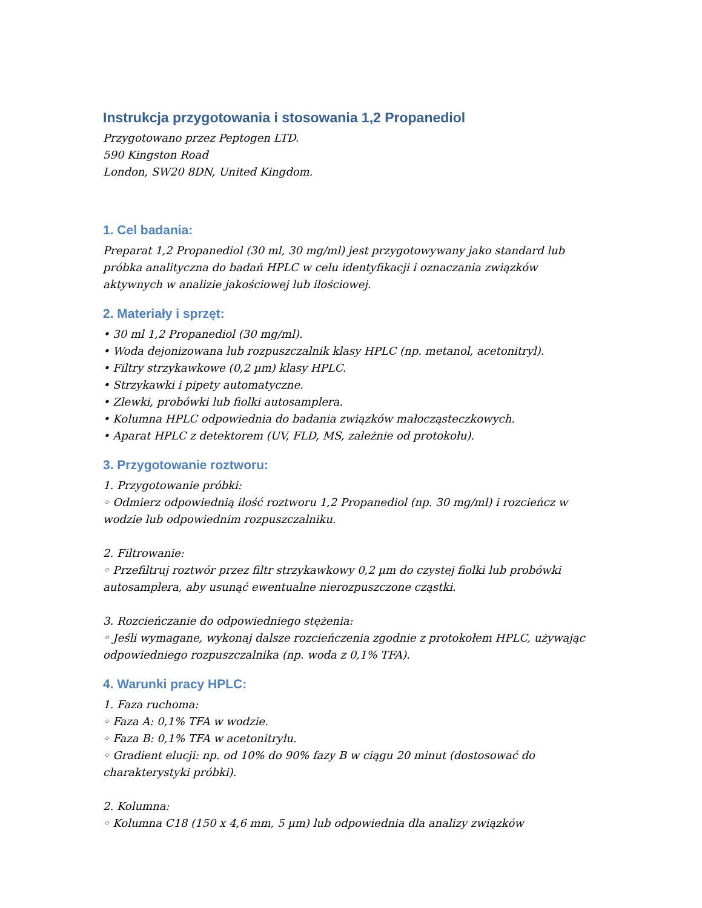Instrukcja przygotowania i stosowania 1,2 Propanediol
Przygotowano przez Peptogen LTD.
590 Kingston Road
London, SW20 8DN, United Kingdom.
1. Cel badania:
Preparat 1,2 Propanediol (30 ml, 30 mg/ml) jest przygotowywany jako standard lub próbka analityczna do badań HPLC w celu identyfikacji i oznaczania związków aktywnych w analizie jakościowej lub ilościowej.
2. Materiały i sprzęt:
• 30 ml 1,2 Propanediol (30 mg/ml).
• Woda dejonizowana lub rozpuszczalnik klasy HPLC (np. metanol, acetonitryl).
• Filtry strzykawkowe (0,2 µm) klasy HPLC.
• Strzykawki i pipety automatyczne.
• Zlewki, probówki lub fiolki autosamplera.
• Kolumna HPLC odpowiednia do badania związków małocząsteczkowych.
• Aparat HPLC z detektorem (UV, FLD, MS, zależnie od protokołu).
3. Przygotowanie roztworu:
1. Przygotowanie próbki:
◦ Odmierz odpowiednią ilość roztworu 1,2 Propanediol (np. 30 mg/ml) i rozcieńcz w wodzie lub odpowiednim rozpuszczalniku.
2. Filtrowanie:
◦ Przefiltruj roztwór przez filtr strzykawkowy 0,2 µm do czystej fiolki lub probówki autosamplera, aby usunąć ewentualne nierozpuszczone cząstki.
3. Rozcieńczanie do odpowiedniego stężenia:
◦ Jeśli wymagane, wykonaj dalsze rozcieńczenia zgodnie z protokołem HPLC, używając odpowiedniego rozpuszczalnika (np. woda z 0,1% TFA).
4. Warunki pracy HPLC:
1. Faza ruchoma:
◦ Faza A: 0,1% TFA w wodzie.
◦ Faza B: 0,1% TFA w acetonitrylu.
◦ Gradient elucji: np. od 10% do 90% fazy B w ciągu 20 minut (dostosować do charakterystyki próbki).
2. Kolumna:
◦ Kolumna C18 (150 x 4,6 mm, 5 µm) lub odpowiednia dla analizy związków